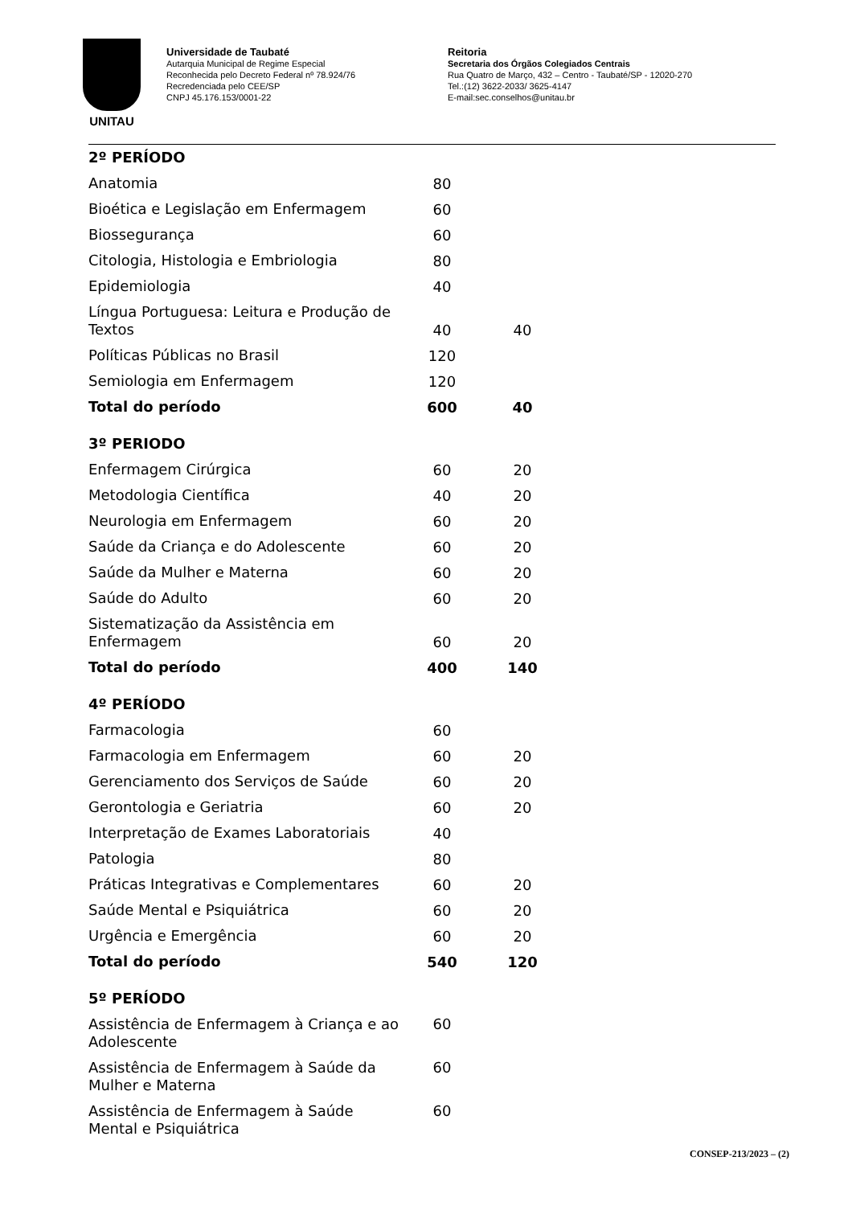UNITAU
Universidade de Taubaté
Autarquia Municipal de Regime Especial
Reconhecida pelo Decreto Federal nº 78.924/76
Recredenciada pelo CEE/SP
CNPJ 45.176.153/0001-22
Reitoria
Secretaria dos Órgãos Colegiados Centrais
Rua Quatro de Março, 432 – Centro - Taubaté/SP - 12020-270
Tel.:(12) 3622-2033/ 3625-4147
E-mail:sec.conselhos@unitau.br
| 2º PERÍODO | | |
| Anatomia | 80 | |
| Bioética e Legislação em Enfermagem | 60 | |
| Biossegurança | 60 | |
| Citologia, Histologia e Embriologia | 80 | |
| Epidemiologia | 40 | |
| Língua Portuguesa: Leitura e Produção de Textos | 40 | 40 |
| Políticas Públicas no Brasil | 120 | |
| Semiologia em Enfermagem | 120 | |
| Total do período | 600 | 40 |
| 3º PERIODO | | |
| Enfermagem Cirúrgica | 60 | 20 |
| Metodologia Científica | 40 | 20 |
| Neurologia em Enfermagem | 60 | 20 |
| Saúde da Criança e do Adolescente | 60 | 20 |
| Saúde da Mulher e Materna | 60 | 20 |
| Saúde do Adulto | 60 | 20 |
| Sistematização da Assistência em Enfermagem | 60 | 20 |
| Total do período | 400 | 140 |
| 4º PERÍODO | | |
| Farmacologia | 60 | |
| Farmacologia em Enfermagem | 60 | 20 |
| Gerenciamento dos Serviços de Saúde | 60 | 20 |
| Gerontologia e Geriatria | 60 | 20 |
| Interpretação de Exames Laboratoriais | 40 | |
| Patologia | 80 | |
| Práticas Integrativas e Complementares | 60 | 20 |
| Saúde Mental e Psiquiátrica | 60 | 20 |
| Urgência e Emergência | 60 | 20 |
| Total do período | 540 | 120 |
| 5º PERÍODO | | |
| Assistência de Enfermagem à Criança e ao Adolescente | 60 | |
| Assistência de Enfermagem à Saúde da Mulher e Materna | 60 | |
| Assistência de Enfermagem à Saúde Mental e Psiquiátrica | 60 | |
CONSEP-213/2023 – (2)